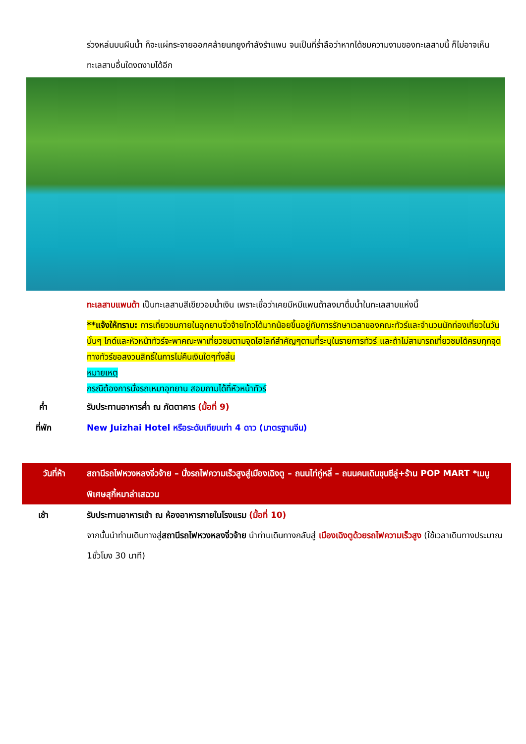ร่วงหล่นบนผืนน้ำ ก็จะแผ่กระจายออกคล้ายนกยูงกำลังรำแพน จนเป็นที่ร่ำลือว่าหากได้ชมความงามของทะเลสาบนี้ ก็ไม่อาจเห็นทะเลสาบอื่นใดงดงามได้อีก
ทะเลสาบแพนด้า เป็นทะเลสาบสีเขียวอมน้ำเงิน เพราะเชื่อว่าเคยมีหมีแพนด้าลงมาดื่มน้ำในทะเลสาบแห่งนี้
**แจ้งให้ทราบ: การเที่ยวชมภายในอุทยานจิ่วจ้ายโกวได้มากน้อยขึ้นอยู่กับการรักษาเวลาของคณะทัวร์และจำนวนนักท่องเที่ยวในวันนั้นๆ ไกด์และหัวหน้าทัวร์จะพาคณะพาเที่ยวชมตามจุดไฮไลท์สำคัญๆตามที่ระบุในรายการทัวร์ และถ้าไม่สามารถเที่ยวชมได้ครบทุกจุดทางทัวร์ขอสงวนสิทธิ์ในการไม่คืนเงินใดๆทั้งสิ้น
หมายเหตุ
กรณีต้องการนั่งรถเหมาอุทยาน สอบถามได้ที่หัวหน้าทัวร์
ค่ำ รับประทานอาหารค่ำ ณ ภัตตาคาร (มื้อที่ 9)
ที่พัก New Juizhai Hotel หรือระดับเทียบเท่า 4 ดาว (มาตรฐานจีน)
วันที่ห้า สถานีรถไฟหวงหลงจิ่วจ้าย – นั่งรถไฟความเร็วสูงสู่เมืองเฉิงตู – ถนนไท่กู่หลี่ – ถนนคนเดินชุนซีลู่+ร้าน POP MART *เมนูพิเศษสุกี้หมาล่าเสฉวน
เช้า รับประทานอาหารเช้า ณ ห้องอาหารภายในโรงแรม (มื้อที่ 10)
จากนั้นนำท่านเดินทางสู่สถานีรถไฟหวงหลงจิ่วจ้าย นำท่านเดินทางกลับสู่ เมืองเฉิงตูด้วยรถไฟความเร็วสูง (ใช้เวลาเดินทางประมาณ 1ชั่วโมง 30 นาที)